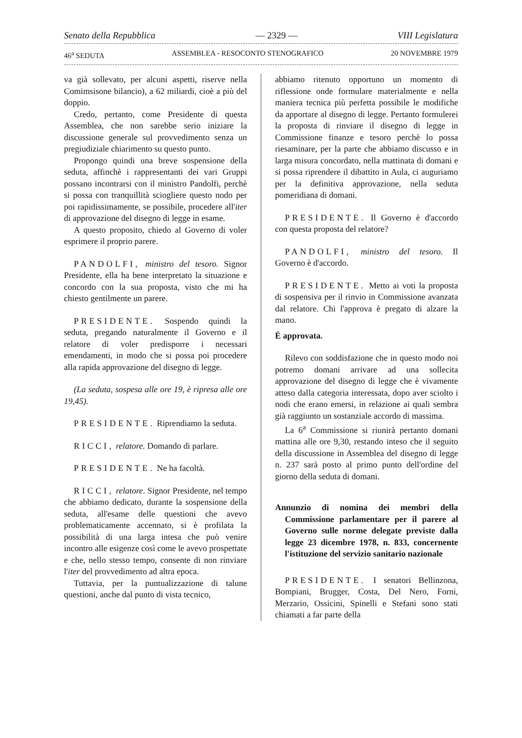Senato della Repubblica — 2329 — VIII Legislatura
46<sup>a</sup> SEDUTA ASSEMBLEA - RESOCONTO STENOGRAFICO 20 NOVEMBRE 1979
va già sollevato, per alcuni aspetti, riserve nella Comimsisone bilancio), a 62 miliardi, cioè a più del doppio.
Credo, pertanto, come Presidente di questa Assemblea, che non sarebbe serio iniziare la discussione generale sul provvedimento senza un pregiudiziale chiarimento su questo punto.
Propongo quindi una breve sospensione della seduta, affinchè i rappresentanti dei vari Gruppi possano incontrarsi con il ministro Pandolfi, perchè si possa con tranquillità sciogliere questo nodo per poi rapidissimamente, se possibile, procedere all'iter di approvazione del disegno di legge in esame.
A questo proposito, chiedo al Governo di voler esprimere il proprio parere.
PANDOLFI, ministro del tesoro. Signor Presidente, ella ha bene interpretato la situazione e concordo con la sua proposta, visto che mi ha chiesto gentilmente un parere.
PRESIDENTE. Sospendo quindi la seduta, pregando naturalmente il Governo e il relatore di voler predisporre i necessari emendamenti, in modo che si possa poi procedere alla rapida approvazione del disegno di legge.
(La seduta, sospesa alle ore 19, è ripresa alle ore 19,45).
PRESIDENTE. Riprendiamo la seduta.
RICCI, relatore. Domando di parlare.
PRESIDENTE. Ne ha facoltà.
RICCI, relatore. Signor Presidente, nel tempo che abbiamo dedicato, durante la sospensione della seduta, all'esame delle questioni che avevo problematicamente accennato, si è profilata la possibilità di una larga intesa che può venire incontro alle esigenze così come le avevo prospettate e che, nello stesso tempo, consente di non rinviare l'iter del provvedimento ad altra epoca.
Tuttavia, per la puntualizzazione di talune questioni, anche dal punto di vista tecnico,
abbiamo ritenuto opportuno un momento di riflessione onde formulare materialmente e nella maniera tecnica più perfetta possibile le modifiche da apportare al disegno di legge. Pertanto formulerei la proposta di rinviare il disegno di legge in Commissione finanze e tesoro perchè lo possa riesaminare, per la parte che abbiamo discusso e in larga misura concordato, nella mattinata di domani e si possa riprendere il dibattito in Aula, ci auguriamo per la definitiva approvazione, nella seduta pomeridiana di domani.
PRESIDENTE. Il Governo è d'accordo con questa proposta del relatore?
PANDOLFI, ministro del tesoro. Il Governo è d'accordo.
PRESIDENTE. Metto ai voti la proposta di sospensiva per il rinvio in Commissione avanzata dal relatore. Chi l'approva è pregato di alzare la mano.
È approvata.
Rilevo con soddisfazione che in questo modo noi potremo domani arrivare ad una sollecita approvazione del disegno di legge che è vivamente atteso dalla categoria interessata, dopo aver sciolto i nodi che erano emersi, in relazione ai quali sembra già raggiunto un sostanziale accordo di massima.
La 6<sup>a</sup> Commissione si riunirà pertanto domani mattina alle ore 9,30, restando inteso che il seguito della discussione in Assemblea del disegno di legge n. 237 sarà posto al primo punto dell'ordine del giorno della seduta di domani.
Annunzio di nomina dei membri della Commissione parlamentare per il parere al Governo sulle norme delegate previste dalla legge 23 dicembre 1978, n. 833, concernente l'istituzione del servizio sanitario nazionale
PRESIDENTE. I senatori Bellinzona, Bompiani, Brugger, Costa, Del Nero, Forni, Merzario, Ossicini, Spinelli e Stefani sono stati chiamati a far parte della